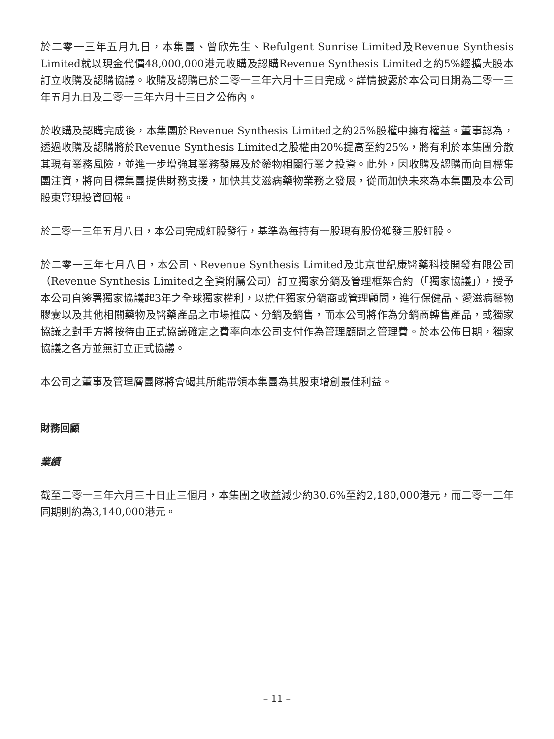於二零一三年五月九日，本集團、曾欣先生、Refulgent Sunrise Limited及Revenue Synthesis Limited就以現金代價48,000,000港元收購及認購Revenue Synthesis Limited之約5%經擴大股本訂立收購及認購協議。收購及認購已於二零一三年六月十三日完成。詳情披露於本公司日期為二零一三年五月九日及二零一三年六月十三日之公佈內。
於收購及認購完成後，本集團於Revenue Synthesis Limited之約25%股權中擁有權益。董事認為，透過收購及認購將於Revenue Synthesis Limited之股權由20%提高至約25%，將有利於本集團分散其現有業務風險，並進一步增強其業務發展及於藥物相關行業之投資。此外，因收購及認購而向目標集團注資，將向目標集團提供財務支援，加快其艾滋病藥物業務之發展，從而加快未來為本集團及本公司股東實現投資回報。
於二零一三年五月八日，本公司完成紅股發行，基準為每持有一股現有股份獲發三股紅股。
於二零一三年七月八日，本公司、Revenue Synthesis Limited及北京世紀康醫藥科技開發有限公司（Revenue Synthesis Limited之全資附屬公司）訂立獨家分銷及管理框架合約（「獨家協議」），授予本公司自簽署獨家協議起3年之全球獨家權利，以擔任獨家分銷商或管理顧問，進行保健品、愛滋病藥物膠囊以及其他相關藥物及醫藥產品之市場推廣、分銷及銷售，而本公司將作為分銷商轉售產品，或獨家協議之對手方將按待由正式協議確定之費率向本公司支付作為管理顧問之管理費。於本公佈日期，獨家協議之各方並無訂立正式協議。
本公司之董事及管理層團隊將會竭其所能帶領本集團為其股東增創最佳利益。
財務回顧
業績
截至二零一三年六月三十日止三個月，本集團之收益減少約30.6%至約2,180,000港元，而二零一二年同期則約為3,140,000港元。
– 11 –